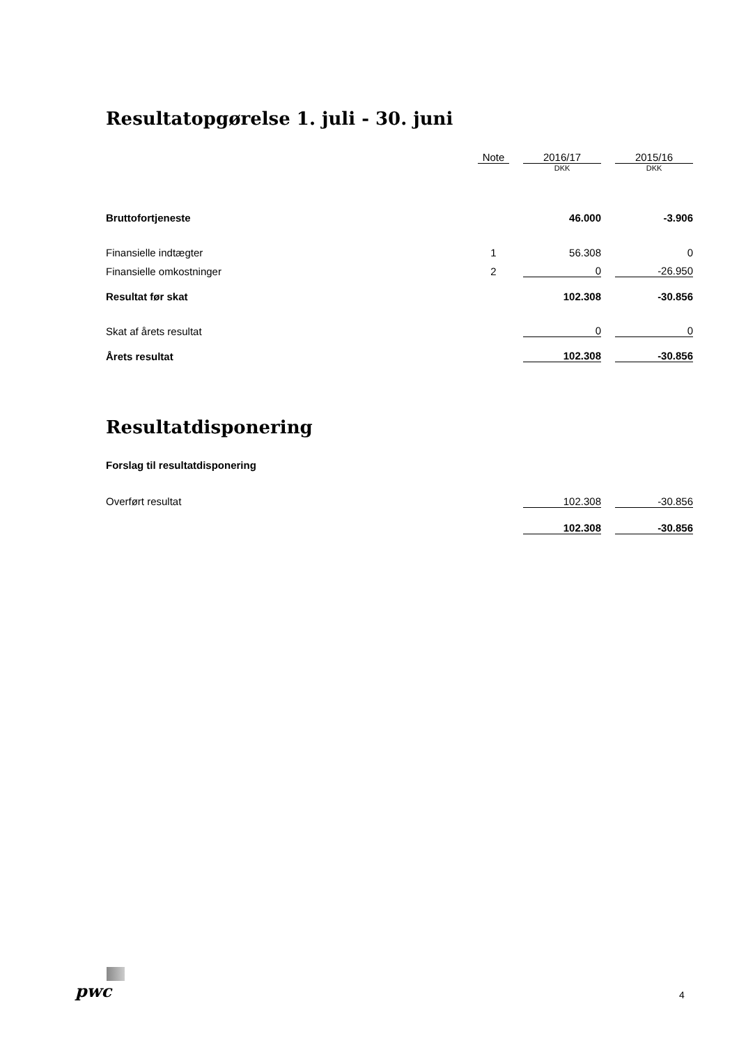Resultatopgørelse 1. juli - 30. juni
| | Note | | 2016/17 | | 2015/16 |
| | | | DKK | | DKK |
| Bruttofortjeneste | | | 46.000 | | -3.906 |
| Finansielle indtægter | 1 | | 56.308 | | 0 |
| Finansielle omkostninger | 2 | | 0 | | -26.950 |
| Resultat før skat | | | 102.308 | | -30.856 |
| Skat af årets resultat | | | 0 | | 0 |
| Årets resultat | | | 102.308 | | -30.856 |
Resultatdisponering
| Forslag til resultatdisponering | | | | | |
| Overført resultat | | | 102.308 | | -30.856 |
| | | | 102.308 | | -30.856 |
pwc 4